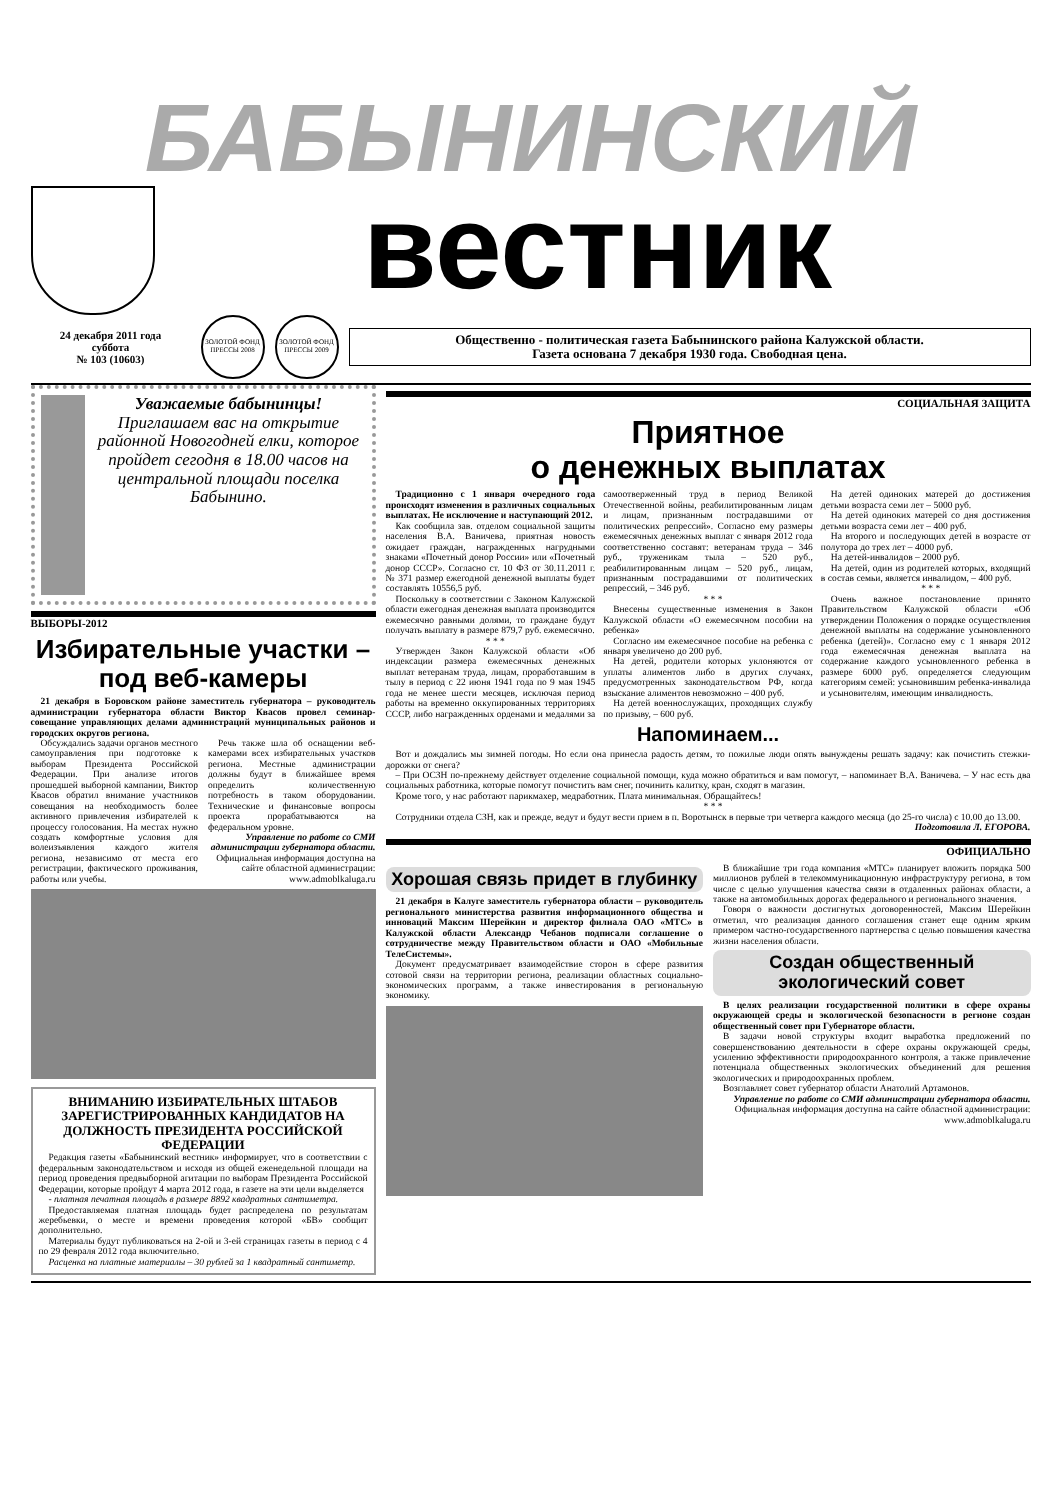БАБЫНИНСКИЙ
вестник
24 декабря 2011 года
суббота
№ 103 (10603)
ЗОЛОТОЙ ФОНД ПРЕССЫ 2008
ЗОЛОТОЙ ФОНД ПРЕССЫ 2009
Общественно - политическая газета Бабынинского района Калужской области.
Газета основана 7 декабря 1930 года. Свободная цена.
Уважаемые бабынинцы!
Приглашаем вас на открытие районной Новогодней елки, которое пройдет сегодня в 18.00 часов на центральной площади поселка Бабынино.
ВЫБОРЫ-2012
Избирательные участки – под веб-камеры
21 декабря в Боровском районе заместитель губернатора – руководитель администрации губернатора области Виктор Квасов провел семинар-совещание управляющих делами администраций муниципальных районов и городских округов региона.
Обсуждались задачи органов местного самоуправления при подготовке к выборам Президента Российской Федерации. При анализе итогов прошедшей выборной кампании, Виктор Квасов обратил внимание участников совещания на необходимость более активного привлечения избирателей к процессу голосования. На местах нужно создать комфортные условия для волеизъявления каждого жителя региона, независимо от места его регистрации, фактического проживания, работы или учебы.
Речь также шла об оснащении веб-камерами всех избирательных участков региона. Местные администрации должны будут в ближайшее время определить количественную потребность в таком оборудовании. Технические и финансовые вопросы проекта прорабатываются на федеральном уровне.
Управление по работе со СМИ администрации губернатора области.
Официальная информация доступна на сайте областной администрации: www.admoblkaluga.ru
ВНИМАНИЮ ИЗБИРАТЕЛЬНЫХ ШТАБОВ ЗАРЕГИСТРИРОВАННЫХ КАНДИДАТОВ НА ДОЛЖНОСТЬ ПРЕЗИДЕНТА РОССИЙСКОЙ ФЕДЕРАЦИИ
Редакция газеты «Бабынинский вестник» информирует, что в соответствии с федеральным законодательством и исходя из общей еженедельной площади на период проведения предвыборной агитации по выборам Президента Российской Федерации, которые пройдут 4 марта 2012 года, в газете на эти цели выделяется
- платная печатная площадь в размере 8892 квадратных сантиметра.
Предоставляемая платная площадь будет распределена по результатам жеребьевки, о месте и времени проведения которой «БВ» сообщит дополнительно.
Материалы будут публиковаться на 2-ой и 3-ей страницах газеты в период с 4 по 29 февраля 2012 года включительно.
Расценка на платные материалы – 30 рублей за 1 квадратный сантиметр.
СОЦИАЛЬНАЯ ЗАЩИТА
Приятное
о денежных выплатах
Традиционно с 1 января очередного года происходят изменения в различных социальных выплатах. Не исключение и наступающий 2012.
Как сообщила зав. отделом социальной защиты населения В.А. Ваничева, приятная новость ожидает граждан, награжденных нагрудными знаками «Почетный донор России» или «Почетный донор СССР». Согласно ст. 10 ФЗ от 30.11.2011 г. № 371 размер ежегодной денежной выплаты будет составлять 10556,5 руб.
Поскольку в соответствии с Законом Калужской области ежегодная денежная выплата производится ежемесячно равными долями, то граждане будут получать выплату в размере 879,7 руб. ежемесячно.
* * *
Утвержден Закон Калужской области «Об индексации размера ежемесячных денежных выплат ветеранам труда, лицам, проработавшим в тылу в период с 22 июня 1941 года по 9 мая 1945 года не менее шести месяцев, исключая период работы на временно оккупированных территориях СССР, либо награжденных орденами и медалями за самоотверженный труд в период Великой Отечественной войны, реабилитированным лицам и лицам, признанным пострадавшими от политических репрессий». Согласно ему размеры ежемесячных денежных выплат с января 2012 года соответственно составят: ветеранам труда – 346 руб., труженикам тыла – 520 руб., реабилитированным лицам – 520 руб., лицам, признанным пострадавшими от политических репрессий, – 346 руб.
* * *
Внесены существенные изменения в Закон Калужской области «О ежемесячном пособии на ребенка»
Согласно им ежемесячное пособие на ребенка с января увеличено до 200 руб.
На детей, родители которых уклоняются от уплаты алиментов либо в других случаях, предусмотренных законодательством РФ, когда взыскание алиментов невозможно – 400 руб.
На детей военнослужащих, проходящих службу по призыву, – 600 руб.
На детей одиноких матерей до достижения детьми возраста семи лет – 5000 руб.
На детей одиноких матерей со дня достижения детьми возраста семи лет – 400 руб.
На второго и последующих детей в возрасте от полутора до трех лет – 4000 руб.
На детей-инвалидов – 2000 руб.
На детей, один из родителей которых, входящий в состав семьи, является инвалидом, – 400 руб.
* * *
Очень важное постановление принято Правительством Калужской области «Об утверждении Положения о порядке осуществления денежной выплаты на содержание усыновленного ребенка (детей)». Согласно ему с 1 января 2012 года ежемесячная денежная выплата на содержание каждого усыновленного ребенка в размере 6000 руб. определяется следующим категориям семей: усыновившим ребенка-инвалида и усыновителям, имеющим инвалидность.
Напоминаем...
Вот и дождались мы зимней погоды. Но если она принесла радость детям, то пожилые люди опять вынуждены решать задачу: как почистить стежки-дорожки от снега?
– При ОСЗН по-прежнему действует отделение социальной помощи, куда можно обратиться и вам помогут, – напоминает В.А. Ваничева. – У нас есть два социальных работника, которые помогут почистить вам снег, починить калитку, кран, сходят в магазин.
Кроме того, у нас работают парикмахер, медработник. Плата минимальная. Обращайтесь!
* * *
Сотрудники отдела СЗН, как и прежде, ведут и будут вести прием в п. Воротынск в первые три четверга каждого месяца (до 25-го числа) с 10.00 до 13.00.
Подготовила Л. ЕГОРОВА.
ОФИЦИАЛЬНО
Хорошая связь придет в глубинку
21 декабря в Калуге заместитель губернатора области – руководитель регионального министерства развития информационного общества и инноваций Максим Шерейкин и директор филиала ОАО «МТС» в Калужской области Александр Чебанов подписали соглашение о сотрудничестве между Правительством области и ОАО «Мобильные ТелеСистемы».
Документ предусматривает взаимодействие сторон в сфере развития сотовой связи на территории региона, реализации областных социально-экономических программ, а также инвестирования в региональную экономику.
В ближайшие три года компания «МТС» планирует вложить порядка 500 миллионов рублей в телекоммуникационную инфраструктуру региона, в том числе с целью улучшения качества связи в отдаленных районах области, а также на автомобильных дорогах федерального и регионального значения.
Говоря о важности достигнутых договоренностей, Максим Шерейкин отметил, что реализация данного соглашения станет еще одним ярким примером частно-государственного партнерства с целью повышения качества жизни населения области.
Создан общественный экологический совет
В целях реализации государственной политики в сфере охраны окружающей среды и экологической безопасности в регионе создан общественный совет при Губернаторе области.
В задачи новой структуры входит выработка предложений по совершенствованию деятельности в сфере охраны окружающей среды, усилению эффективности природоохранного контроля, а также привлечение потенциала общественных экологических объединений для решения экологических и природоохранных проблем.
Возглавляет совет губернатор области Анатолий Артамонов.
Управление по работе со СМИ администрации губернатора области.
Официальная информация доступна на сайте областной администрации: www.admoblkaluga.ru